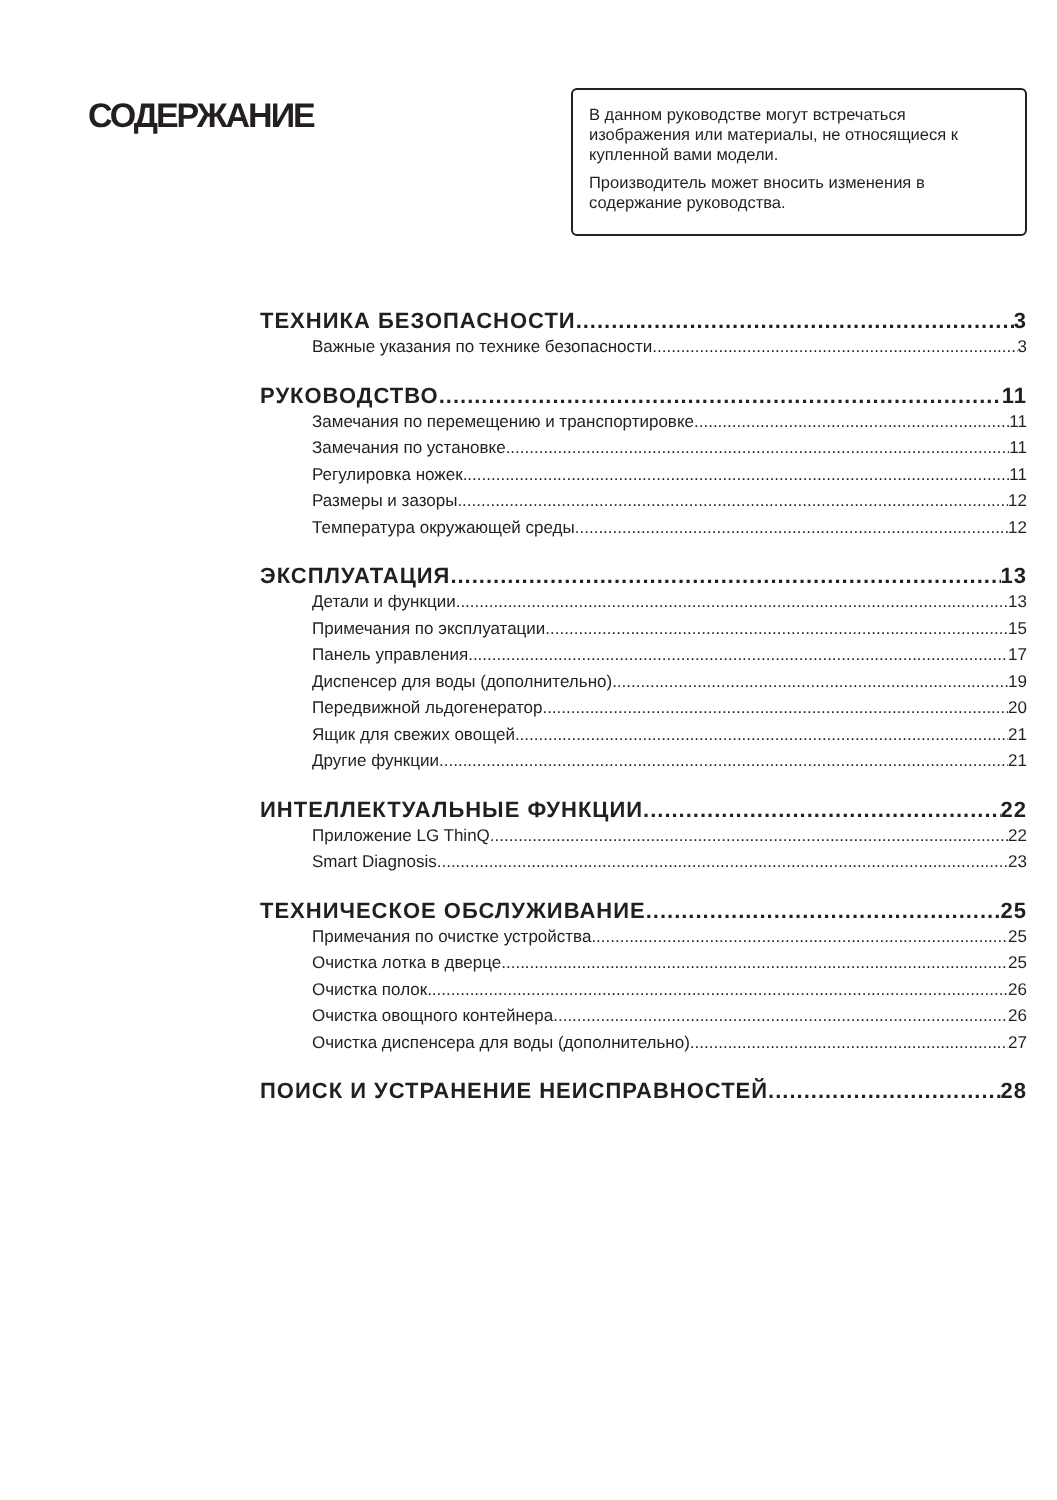СОДЕРЖАНИЕ
В данном руководстве могут встречаться изображения или материалы, не относящиеся к купленной вами модели.
Производитель может вносить изменения в содержание руководства.
ТЕХНИКА БЕЗОПАСНОСТИ 3
Важные указания по технике безопасности 3
РУКОВОДСТВО 11
Замечания по перемещению и транспортировке 11
Замечания по установке 11
Регулировка ножек 11
Размеры и зазоры 12
Температура окружающей среды 12
ЭКСПЛУАТАЦИЯ 13
Детали и функции 13
Примечания по эксплуатации 15
Панель управления 17
Диспенсер для воды (дополнительно) 19
Передвижной льдогенератор 20
Ящик для свежих овощей 21
Другие функции 21
ИНТЕЛЛЕКТУАЛЬНЫЕ ФУНКЦИИ 22
Приложение LG ThinQ 22
Smart Diagnosis 23
ТЕХНИЧЕСКОЕ ОБСЛУЖИВАНИЕ 25
Примечания по очистке устройства 25
Очистка лотка в дверце 25
Очистка полок 26
Очистка овощного контейнера 26
Очистка диспенсера для воды (дополнительно) 27
ПОИСК И УСТРАНЕНИЕ НЕИСПРАВНОСТЕЙ 28